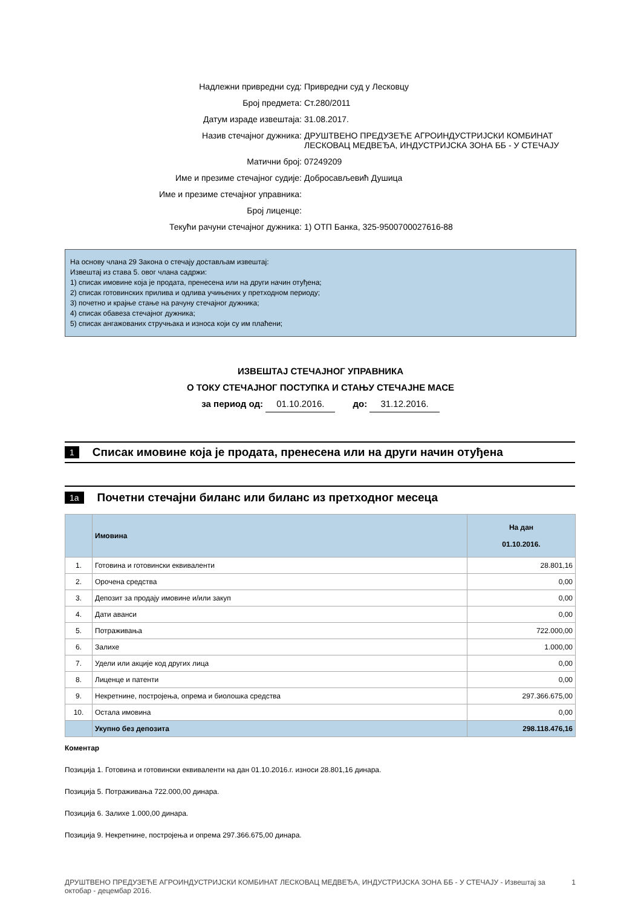Надлежни привредни суд: Привредни суд у Лесковцу
Број предмета: Ст.280/2011
Датум израде извештаја: 31.08.2017.
Назив стечајног дужника: ДРУШТВЕНО ПРЕДУЗЕЋЕ АГРОИНДУСТРИЈСКИ КОМБИНАТ
ЛЕСКОВАЦ МЕДВЕЂА, ИНДУСТРИЈСКА ЗОНА ББ - У СТЕЧАЈУ
Матични број: 07249209
Име и презиме стечајног судије: Добросављевић Душица
Име и презиме стечајног управника:
Број лиценце:
Текући рачуни стечајног дужника: 1) ОТП Банка, 325-9500700027616-88
На основу члана 29 Закона о стечају достављам извештај:
Извештај из става 5. овог члана садржи:
1) списак имовине која је продата, пренесена или на други начин отуђена;
2) списак готовинских прилива и одлива учињених у претходном периоду;
3) почетно и крајње стање на рачуну стечајног дужника;
4) списак обавеза стечајног дужника;
5) списак ангажованих стручњака и износа који су им плаћени;
ИЗВЕШТАЈ СТЕЧАЈНОГ УПРАВНИКА
О ТОКУ СТЕЧАЈНОГ ПОСТУПКА И СТАЊУ СТЕЧАЈНЕ МАСЕ
за период од: 01.10.2016. до: 31.12.2016.
1 Списак имовине која је продата, пренесена или на други начин отуђена
1a Почетни стечајни биланс или биланс из претходног месеца
| | Имовина | На дан 01.10.2016. |
| --- | --- | --- |
| 1. | Готовина и готовински еквиваленти | 28.801,16 |
| 2. | Орочена средства | 0,00 |
| 3. | Депозит за продају имовине и/или закуп | 0,00 |
| 4. | Дати аванси | 0,00 |
| 5. | Потраживања | 722.000,00 |
| 6. | Залихе | 1.000,00 |
| 7. | Удели или акције код других лица | 0,00 |
| 8. | Лиценце и патенти | 0,00 |
| 9. | Некретнине, постројења, опрема и биолошка средства | 297.366.675,00 |
| 10. | Остала имовина | 0,00 |
| | Укупно без депозита | 298.118.476,16 |
Коментар
Позиција 1. Готовина и готовински еквиваленти на дан 01.10.2016.г. износи 28.801,16 динара.
Позиција 5. Потраживања 722.000,00 динара.
Позиција 6. Залихе 1.000,00 динара.
Позиција 9. Некретнине, постројења и опрема 297.366.675,00 динара.
ДРУШТВЕНО ПРЕДУЗЕЋЕ АГРОИНДУСТРИЈСКИ КОМБИНАТ ЛЕСКОВАЦ МЕДВЕЂА, ИНДУСТРИЈСКА ЗОНА ББ - У СТЕЧАЈУ - Извештај за
октобар - децембар 2016.
1